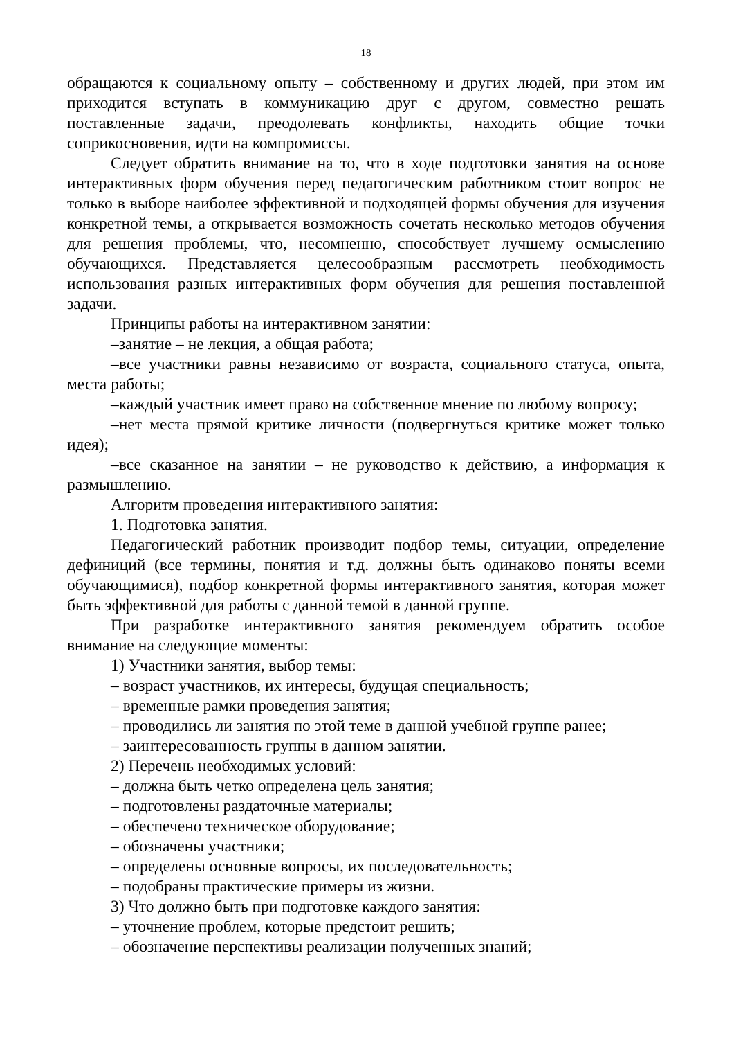18
обращаются к социальному опыту – собственному и других людей, при этом им приходится вступать в коммуникацию друг с другом, совместно решать поставленные задачи, преодолевать конфликты, находить общие точки соприкосновения, идти на компромиссы.
Следует обратить внимание на то, что в ходе подготовки занятия на основе интерактивных форм обучения перед педагогическим работником стоит вопрос не только в выборе наиболее эффективной и подходящей формы обучения для изучения конкретной темы, а открывается возможность сочетать несколько методов обучения для решения проблемы, что, несомненно, способствует лучшему осмыслению обучающихся. Представляется целесообразным рассмотреть необходимость использования разных интерактивных форм обучения для решения поставленной задачи.
Принципы работы на интерактивном занятии:
–занятие – не лекция, а общая работа;
–все участники равны независимо от возраста, социального статуса, опыта, места работы;
–каждый участник имеет право на собственное мнение по любому вопросу;
–нет места прямой критике личности (подвергнуться критике может только идея);
–все сказанное на занятии – не руководство к действию, а информация к размышлению.
Алгоритм проведения интерактивного занятия:
1. Подготовка занятия.
Педагогический работник производит подбор темы, ситуации, определение дефиниций (все термины, понятия и т.д. должны быть одинаково поняты всеми обучающимися), подбор конкретной формы интерактивного занятия, которая может быть эффективной для работы с данной темой в данной группе.
При разработке интерактивного занятия рекомендуем обратить особое внимание на следующие моменты:
1) Участники занятия, выбор темы:
– возраст участников, их интересы, будущая специальность;
– временные рамки проведения занятия;
– проводились ли занятия по этой теме в данной учебной группе ранее;
– заинтересованность группы в данном занятии.
2) Перечень необходимых условий:
– должна быть четко определена цель занятия;
– подготовлены раздаточные материалы;
– обеспечено техническое оборудование;
– обозначены участники;
– определены основные вопросы, их последовательность;
– подобраны практические примеры из жизни.
3) Что должно быть при подготовке каждого занятия:
– уточнение проблем, которые предстоит решить;
– обозначение перспективы реализации полученных знаний;